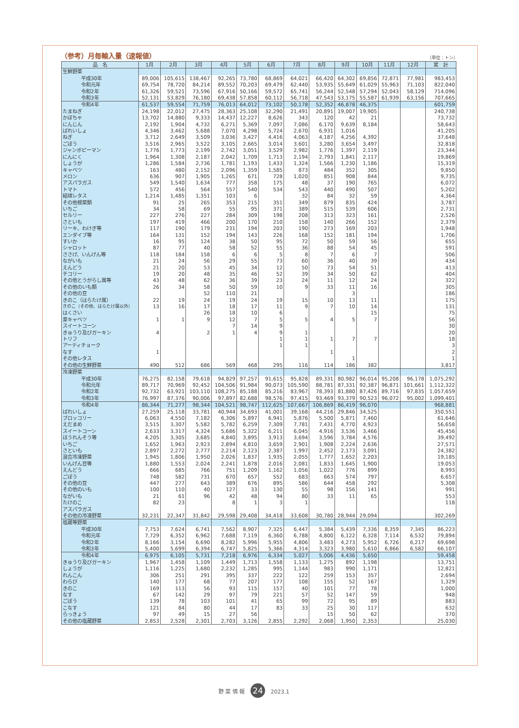（参考）月毎輸入量（速報値） （単位：トン）
| 品 名 | 1月 | 2月 | 3月 | 4月 | 5月 | 6月 | 7月 | 8月 | 9月 | 10月 | 11月 | 12月 | 累 計 |
| --- | --- | --- | --- | --- | --- | --- | --- | --- | --- | --- | --- | --- | --- |
| 生鮮野菜 | | | | | | | | | | | | | |
| 平成30年 | 89,006 | 105,615 | 138,467 | 92,265 | 73,780 | 68,869 | 64,021 | 66,420 | 64,302 | 69,856 | 72,871 | 77,981 | 983,453 |
| 令和元年 | 69,754 | 78,720 | 84,214 | 89,552 | 70,203 | 69,479 | 62,440 | 53,935 | 55,649 | 61,029 | 55,963 | 71,103 | 822,040 |
| 令和2年 | 61,326 | 59,521 | 73,596 | 67,916 | 50,166 | 59,572 | 65,741 | 56,244 | 52,548 | 57,294 | 52,043 | 58,129 | 714,096 |
| 令和3年 | 52,131 | 53,829 | 76,180 | 69,438 | 57,858 | 60,112 | 56,718 | 47,543 | 53,175 | 55,587 | 61,939 | 63,156 | 707,665 |
| 令和4年 | 61,537 | 59,554 | 71,759 | 76,013 | 64,012 | 73,102 | 50,178 | 52,352 | 46,878 | 46,375 | | | 601,759 |
| たまねぎ | 24,198 | 22,012 | 27,475 | 28,363 | 25,108 | 32,290 | 21,491 | 20,891 | 19,007 | 19,905 | | | 240,738 |
| かぼちゃ | 13,702 | 14,880 | 9,333 | 14,437 | 12,227 | 8,626 | 343 | 120 | 42 | 21 | | | 73,732 |
| にんじん | 2,192 | 1,904 | 4,732 | 6,271 | 5,369 | 7,097 | 7,086 | 6,170 | 9,639 | 8,184 | | | 58,643 |
| ばれいしょ | 4,346 | 3,462 | 5,688 | 7,070 | 4,298 | 5,724 | 2,670 | 6,931 | 1,016 | | | | 41,205 |
| ねぎ | 3,712 | 2,649 | 3,509 | 3,036 | 3,427 | 4,416 | 4,063 | 4,187 | 4,256 | 4,392 | | | 37,648 |
| ごぼう | 3,516 | 2,965 | 3,522 | 3,105 | 2,665 | 3,014 | 3,601 | 3,280 | 3,654 | 3,497 | | | 32,818 |
| ジャンボピーマン | 1,776 | 1,773 | 2,199 | 2,742 | 3,051 | 3,529 | 2,982 | 1,776 | 1,397 | 2,119 | | | 23,344 |
| にんにく | 1,964 | 1,308 | 2,187 | 2,042 | 1,709 | 1,713 | 2,194 | 2,793 | 1,841 | 2,117 | | | 19,869 |
| しょうが | 1,286 | 1,584 | 2,736 | 1,781 | 1,193 | 1,433 | 1,324 | 1,566 | 1,230 | 1,186 | | | 15,319 |
| キャベツ | 163 | 480 | 2,152 | 2,096 | 1,359 | 1,585 | 873 | 484 | 352 | 305 | | | 9,850 |
| メロン | 636 | 907 | 1,905 | 1,265 | 671 | 728 | 1,020 | 851 | 908 | 844 | | | 9,735 |
| アスパラガス | 549 | 1,540 | 1,634 | 777 | 358 | 175 | 48 | 37 | 190 | 765 | | | 6,072 |
| トマト | 572 | 456 | 564 | 557 | 540 | 534 | 543 | 440 | 490 | 507 | | | 5,202 |
| 結球レタス | 1,214 | 1,485 | 1,351 | 103 | 6 | | 32 | 84 | 32 | 59 | | | 4,364 |
| その他根菜類 | 91 | 25 | 265 | 353 | 215 | 351 | 349 | 879 | 835 | 424 | | | 3,787 |
| いちご | 34 | 58 | 69 | 55 | 95 | 371 | 389 | 515 | 539 | 606 | | | 2,731 |
| セルリー | 227 | 276 | 227 | 284 | 309 | 198 | 208 | 313 | 323 | 161 | | | 2,526 |
| さといも | 197 | 419 | 466 | 200 | 170 | 210 | 158 | 140 | 266 | 152 | | | 2,379 |
| リーキ、わけぎ等 | 117 | 190 | 179 | 231 | 194 | 203 | 190 | 273 | 169 | 203 | | | 1,948 |
| エンダイブ等 | 164 | 131 | 152 | 194 | 143 | 226 | 168 | 152 | 181 | 194 | | | 1,706 |
| すいか | 16 | 95 | 124 | 38 | 50 | 95 | 72 | 50 | 59 | 56 | | | 655 |
| シャロット | 87 | 77 | 40 | 58 | 52 | 55 | 36 | 88 | 54 | 45 | | | 591 |
| ささげ、いんげん等 | 118 | 184 | 158 | 6 | 6 | 5 | 8 | 7 | 6 | 7 | | | 506 |
| ながいも | 21 | 24 | 56 | 29 | 55 | 73 | 60 | 36 | 40 | 39 | | | 434 |
| えんどう | 21 | 20 | 53 | 45 | 34 | 12 | 50 | 73 | 54 | 51 | | | 413 |
| チコリー | 19 | 20 | 48 | 35 | 46 | 52 | 39 | 34 | 50 | 62 | | | 404 |
| その他とうがらし属等 | 43 | 48 | 62 | 36 | 39 | 23 | 24 | 11 | 12 | 24 | | | 322 |
| その他のいも類 | 26 | 34 | 58 | 50 | 59 | 10 | 9 | 33 | 11 | 16 | | | 305 |
| その他の豆 | | | 52 | 110 | 21 | | | | 3 | | | | 186 |
| きのこ（はらたけ属） | 22 | 19 | 24 | 19 | 24 | 19 | 15 | 10 | 13 | 11 | | | 175 |
| きのこ（その他、はらたけ属以外） | 13 | 16 | 17 | 18 | 17 | 11 | 9 | 7 | 10 | 14 | | | 131 |
| はくさい | | | 26 | 18 | 10 | 6 | | | | 15 | | | 75 |
| 芽キャベツ | 1 | 1 | 9 | 12 | 7 | 5 | 5 | 4 | 5 | 7 | | | 56 |
| スイートコーン | | | | 7 | 14 | 9 | | | | | | | 30 |
| きゅうり及びガーキン | 4 | | 2 | 1 | 4 | 9 | 1 | | | | | | 20 |
| トリフ | | | | | | 1 | 1 | 1 | 7 | 7 | | | 18 |
| アーティチョーク | | | | | | 1 | 1 | | | | | | 3 |
| なす | 1 | | | | | | | 1 | | | | | 2 |
| その他レタス | | | | | | | | | 1 | | | | 1 |
| その他の生鮮野菜 | 490 | 512 | 686 | 569 | 468 | 295 | 116 | 114 | 186 | 382 | | | 3,817 |
| 冷凍野菜 | | | | | | | | | | | | | |
| 平成30年 | 76,275 | 82,158 | 79,618 | 94,829 | 97,257 | 91,615 | 95,828 | 89,331 | 80,982 | 96,014 | 95,208 | 96,178 | 1,075,292 |
| 令和元年 | 89,717 | 70,969 | 92,452 | 104,506 | 91,984 | 90,073 | 105,590 | 88,781 | 87,331 | 92,387 | 96,871 | 101,661 | 1,112,322 |
| 令和2年 | 92,732 | 63,921 | 103,110 | 108,275 | 85,188 | 85,216 | 83,967 | 78,393 | 81,880 | 87,426 | 89,716 | 97,835 | 1,057,659 |
| 令和3年 | 76,997 | 87,376 | 90,006 | 97,897 | 82,688 | 98,576 | 97,415 | 93,469 | 93,379 | 90,523 | 96,072 | 95,002 | 1,099,401 |
| 令和4年 | 86,344 | 71,277 | 98,344 | 104,521 | 98,747 | 112,625 | 107,667 | 106,869 | 86,419 | 96,070 | | | 968,881 |
| ばれいしょ | 27,259 | 25,118 | 33,781 | 40,944 | 34,693 | 41,001 | 39,168 | 44,216 | 29,846 | 34,525 | | | 350,551 |
| ブロッコリー | 6,063 | 4,550 | 7,182 | 6,306 | 5,897 | 6,941 | 5,876 | 5,500 | 5,871 | 7,460 | | | 61,646 |
| えだまめ | 3,515 | 3,307 | 5,582 | 5,782 | 6,259 | 7,309 | 7,781 | 7,431 | 4,770 | 4,923 | | | 56,658 |
| スイートコーン | 2,633 | 3,317 | 4,324 | 5,686 | 5,322 | 6,211 | 6,045 | 4,916 | 3,536 | 3,466 | | | 45,456 |
| ほうれんそう等 | 4,205 | 3,305 | 3,685 | 4,840 | 3,895 | 3,913 | 3,694 | 3,596 | 3,784 | 4,576 | | | 39,492 |
| いちご | 1,652 | 1,963 | 2,923 | 2,894 | 4,810 | 3,659 | 2,901 | 1,908 | 2,224 | 2,636 | | | 27,571 |
| さといも | 2,897 | 2,272 | 2,777 | 2,214 | 2,123 | 2,387 | 1,997 | 2,452 | 2,173 | 3,091 | | | 24,382 |
| 混合冷凍野菜 | 1,945 | 1,806 | 1,950 | 2,026 | 1,837 | 1,935 | 2,055 | 1,777 | 1,652 | 2,203 | | | 19,185 |
| いんげん豆等 | 1,880 | 1,553 | 2,024 | 2,241 | 1,878 | 2,016 | 2,081 | 1,833 | 1,645 | 1,900 | | | 19,053 |
| えんどう | 666 | 685 | 766 | 751 | 1,209 | 1,162 | 1,056 | 1,022 | 776 | 899 | | | 8,993 |
| ごぼう | 748 | 582 | 731 | 670 | 657 | 552 | 683 | 663 | 574 | 797 | | | 6,657 |
| その他の豆 | 447 | 277 | 643 | 389 | 676 | 895 | 586 | 644 | 458 | 292 | | | 5,308 |
| その他のいも | 100 | 110 | 40 | 127 | 33 | 130 | 55 | 98 | 156 | 141 | | | 991 |
| ながいも | 21 | 61 | 96 | 42 | 48 | 94 | 80 | 33 | 11 | 65 | | | 553 |
| たけのこ | 82 | 23 | | 8 | 1 | 3 | 1 | | | | | | 118 |
| アスパラガス | | | | | | | | | | | | | |
| その他の冷凍野菜 | 32,231 | 22,347 | 31,842 | 29,598 | 29,408 | 34,418 | 33,608 | 30,780 | 28,944 | 29,094 | | | 302,269 |
| 塩蔵等野菜 | | | | | | | | | | | | | |
| 平成30年 | 7,753 | 7,624 | 6,741 | 7,562 | 8,907 | 7,325 | 6,447 | 5,384 | 5,439 | 7,336 | 8,359 | 7,345 | 86,223 |
| 令和元年 | 7,729 | 6,352 | 6,962 | 7,688 | 7,119 | 6,360 | 6,788 | 4,800 | 6,122 | 6,328 | 7,114 | 6,532 | 79,894 |
| 令和2年 | 8,166 | 3,154 | 6,690 | 8,282 | 5,996 | 5,955 | 4,806 | 3,483 | 4,273 | 5,952 | 6,726 | 6,217 | 69,698 |
| 令和3年 | 5,400 | 5,699 | 6,394 | 6,747 | 5,825 | 5,366 | 4,314 | 3,323 | 3,980 | 5,610 | 6,866 | 6,582 | 66,107 |
| 令和4年 | 6,975 | 6,105 | 5,731 | 7,218 | 6,976 | 6,334 | 5,027 | 5,006 | 4,436 | 5,650 | | | 59,458 |
| きゅうり及びガーキン | 1,967 | 1,458 | 1,109 | 1,449 | 1,713 | 1,558 | 1,133 | 1,275 | 892 | 1,198 | | | 13,751 |
| しょうが | 1,116 | 1,225 | 1,680 | 2,232 | 1,285 | 995 | 1,144 | 983 | 990 | 1,171 | | | 12,821 |
| れんこん | 306 | 251 | 291 | 395 | 337 | 222 | 122 | 259 | 153 | 357 | | | 2,694 |
| わらび | 140 | 177 | 68 | 77 | 207 | 177 | 108 | 155 | 52 | 167 | | | 1,329 |
| きのこ | 169 | 113 | 56 | 93 | 115 | 157 | 40 | 101 | 77 | 78 | | | 1,000 |
| なす | 67 | 142 | 29 | 97 | 79 | 221 | 57 | 52 | 147 | 59 | | | 948 |
| ごぼう | 139 | 78 | 103 | 101 | 41 | 65 | 99 | 72 | 95 | 89 | | | 883 |
| こなす | 121 | 84 | 80 | 44 | 17 | 83 | 33 | 25 | 30 | 117 | | | 632 |
| らっきょう | 97 | 49 | 15 | 27 | 56 | | | 15 | 50 | 62 | | | 370 |
| その他の塩蔵野菜 | 2,853 | 2,528 | 2,301 | 2,703 | 3,126 | 2,855 | 2,292 | 2,068 | 1,950 | 2,353 | | | 25,030 |
野 菜 情 報 24 2023.1